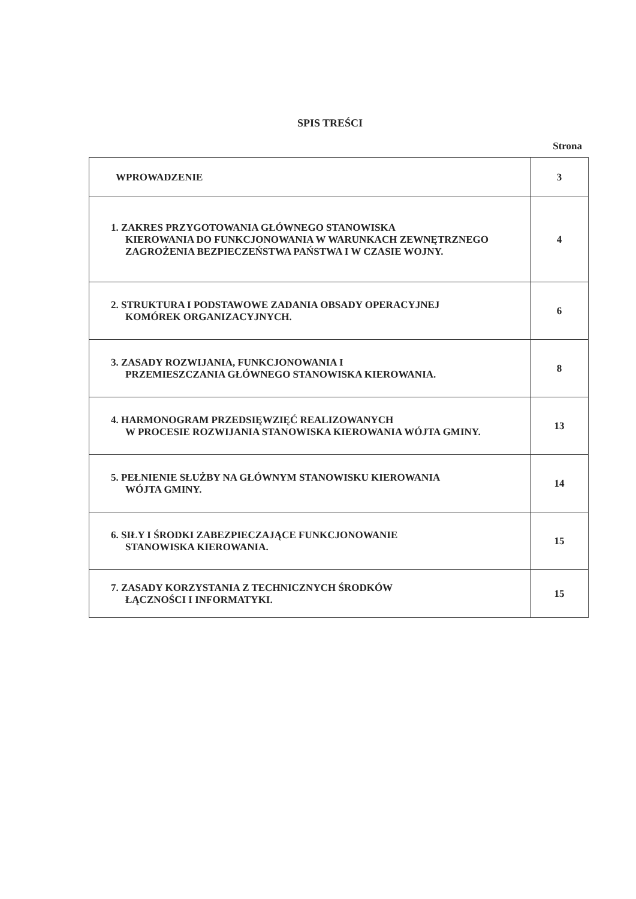SPIS TREŚCI
Strona
| WPROWADZENIE | 3 |
| 1. ZAKRES PRZYGOTOWANIA GŁÓWNEGO STANOWISKA KIEROWANIA DO FUNKCJONOWANIA W WARUNKACH ZEWNĘTRZNEGO ZAGROŻENIA BEZPIECZEŃSTWA PAŃSTWA I W CZASIE WOJNY. | 4 |
| 2. STRUKTURA I PODSTAWOWE ZADANIA OBSADY OPERACYJNEJ KOMÓREK ORGANIZACYJNYCH. | 6 |
| 3. ZASADY ROZWIJANIA, FUNKCJONOWANIA I PRZEMIESZCZANIA GŁÓWNEGO STANOWISKA KIEROWANIA. | 8 |
| 4. HARMONOGRAM PRZEDSIĘWZIĘĆ REALIZOWANYCH W PROCESIE ROZWIJANIA STANOWISKA KIEROWANIA WÓJTA GMINY. | 13 |
| 5. PEŁNIENIE SŁUŻBY NA GŁÓWNYM STANOWISKU KIEROWANIA WÓJTA GMINY. | 14 |
| 6. SIŁY I ŚRODKI ZABEZPIECZAJĄCE FUNKCJONOWANIE STANOWISKA KIEROWANIA. | 15 |
| 7. ZASADY KORZYSTANIA Z TECHNICZNYCH ŚRODKÓW ŁĄCZNOŚCI I INFORMATYKI. | 15 |